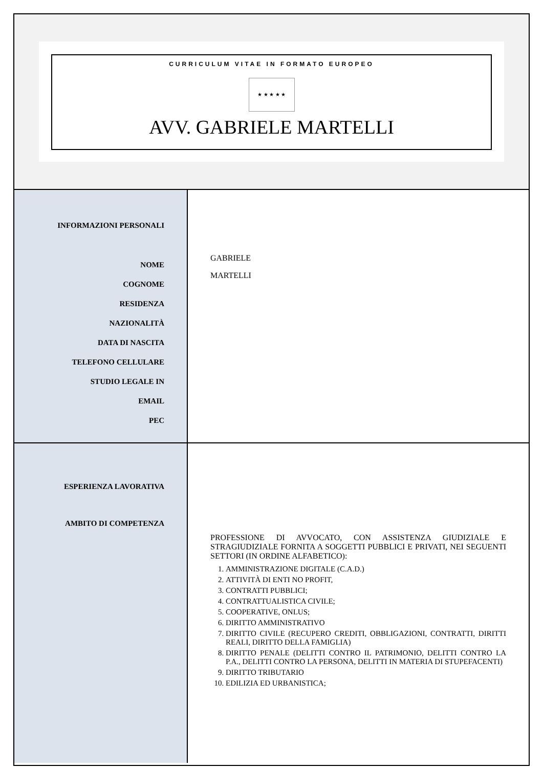CURRICULUM VITAE IN FORMATO EUROPEO
★ ★ ★ ★ ★
AVV. GABRIELE MARTELLI
| INFORMAZIONI PERSONALI NOME COGNOME RESIDENZA NAZIONALITÀ DATA DI NASCITA TELEFONO CELLULARE STUDIO LEGALE IN EMAIL PEC | GABRIELE MARTELLI |
| ESPERIENZA LAVORATIVA AMBITO DI COMPETENZA | PROFESSIONE DI AVVOCATO, CON ASSISTENZA GIUDIZIALE E STRAGIUDIZIALE FORNITA A SOGGETTI PUBBLICI E PRIVATI, NEI SEGUENTI SETTORI (IN ORDINE ALFABETICO): 1. AMMINISTRAZIONE DIGITALE (C.A.D.) 2. ATTIVITÀ DI ENTI NO PROFIT, 3. CONTRATTI PUBBLICI; 4. CONTRATTUALISTICA CIVILE; 5. COOPERATIVE, ONLUS; 6. DIRITTO AMMINISTRATIVO 7. DIRITTO CIVILE (RECUPERO CREDITI, OBBLIGAZIONI, CONTRATTI, DIRITTI REALI, DIRITTO DELLA FAMIGLIA) 8. DIRITTO PENALE (DELITTI CONTRO IL PATRIMONIO, DELITTI CONTRO LA P.A., DELITTI CONTRO LA PERSONA, DELITTI IN MATERIA DI STUPEFACENTI) 9. DIRITTO TRIBUTARIO 10. EDILIZIA ED URBANISTICA; |